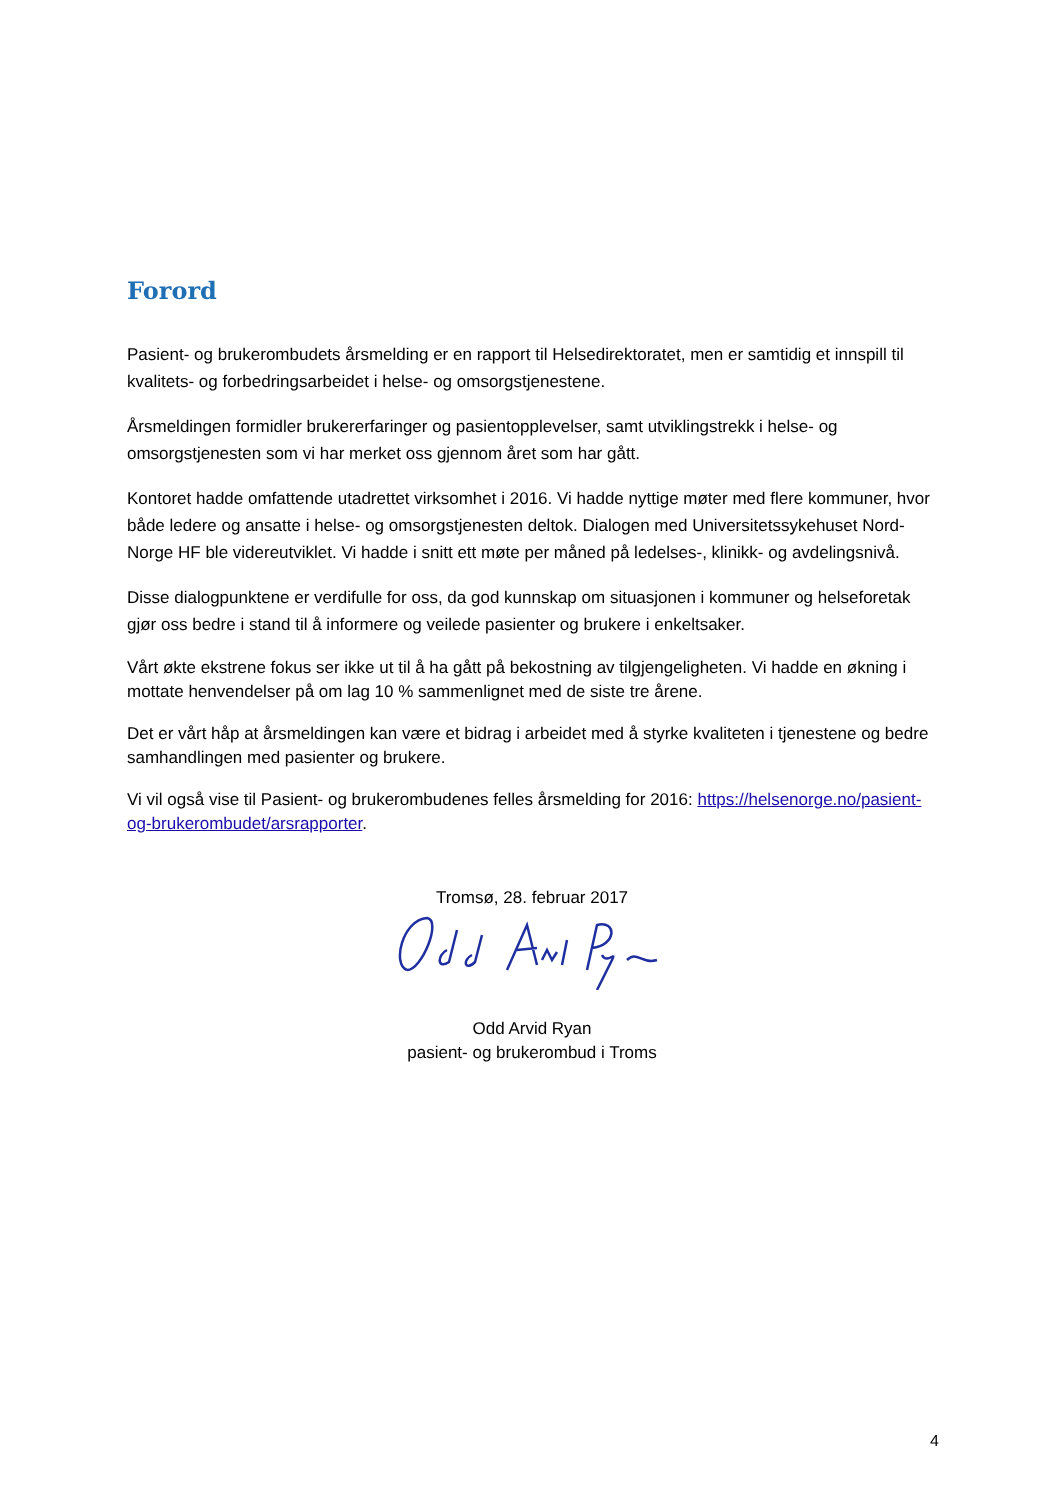Forord
Pasient- og brukerombudets årsmelding er en rapport til Helsedirektoratet, men er samtidig et innspill til kvalitets- og forbedringsarbeidet i helse- og omsorgstjenestene.
Årsmeldingen formidler brukererfaringer og pasientopplevelser, samt utviklingstrekk i helse- og omsorgstjenesten som vi har merket oss gjennom året som har gått.
Kontoret hadde omfattende utadrettet virksomhet i 2016. Vi hadde nyttige møter med flere kommuner, hvor både ledere og ansatte i helse- og omsorgstjenesten deltok. Dialogen med Universitetssykehuset Nord-Norge HF ble videreutviklet. Vi hadde i snitt ett møte per måned på ledelses-, klinikk- og avdelingsnivå.
Disse dialogpunktene er verdifulle for oss, da god kunnskap om situasjonen i kommuner og helseforetak gjør oss bedre i stand til å informere og veilede pasienter og brukere i enkeltsaker.
Vårt økte ekstrene fokus ser ikke ut til å ha gått på bekostning av tilgjengeligheten. Vi hadde en økning i mottate henvendelser på om lag 10 % sammenlignet med de siste tre årene.
Det er vårt håp at årsmeldingen kan være et bidrag i arbeidet med å styrke kvaliteten i tjenestene og bedre samhandlingen med pasienter og brukere.
Vi vil også vise til Pasient- og brukerombudenes felles årsmelding for 2016: https://helsenorge.no/pasient-og-brukerombudet/arsrapporter.
Tromsø, 28. februar 2017
Odd Arvid Ryan
pasient- og brukerombud i Troms
4